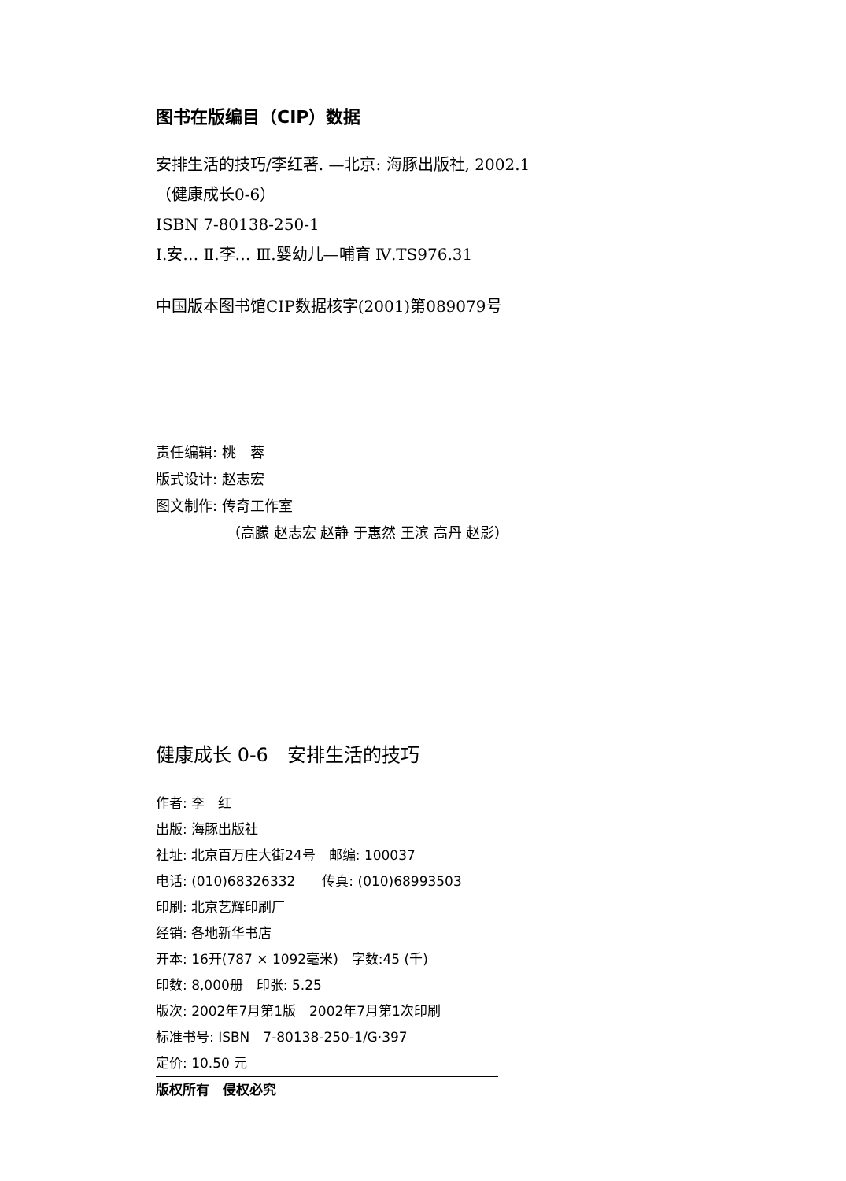图书在版编目（CIP）数据
安排生活的技巧/李红著. —北京: 海豚出版社, 2002.1
（健康成长0-6）
ISBN 7-80138-250-1
Ⅰ.安… Ⅱ.李… Ⅲ.婴幼儿—哺育 Ⅳ.TS976.31
中国版本图书馆CIP数据核字(2001)第089079号
责任编辑: 桃　蓉
版式设计: 赵志宏
图文制作: 传奇工作室
（高朦 赵志宏 赵静 于惠然 王滨 高丹 赵影）
健康成长 0-6　安排生活的技巧
作者: 李　红
出版: 海豚出版社
社址: 北京百万庄大街24号　邮编: 100037
电话: (010)68326332　　传真: (010)68993503
印刷: 北京艺辉印刷厂
经销: 各地新华书店
开本: 16开(787 × 1092毫米)　字数:45 (千)
印数: 8,000册　印张: 5.25
版次: 2002年7月第1版　2002年7月第1次印刷
标准书号: ISBN　7-80138-250-1/G·397
定价: 10.50 元
版权所有　侵权必究